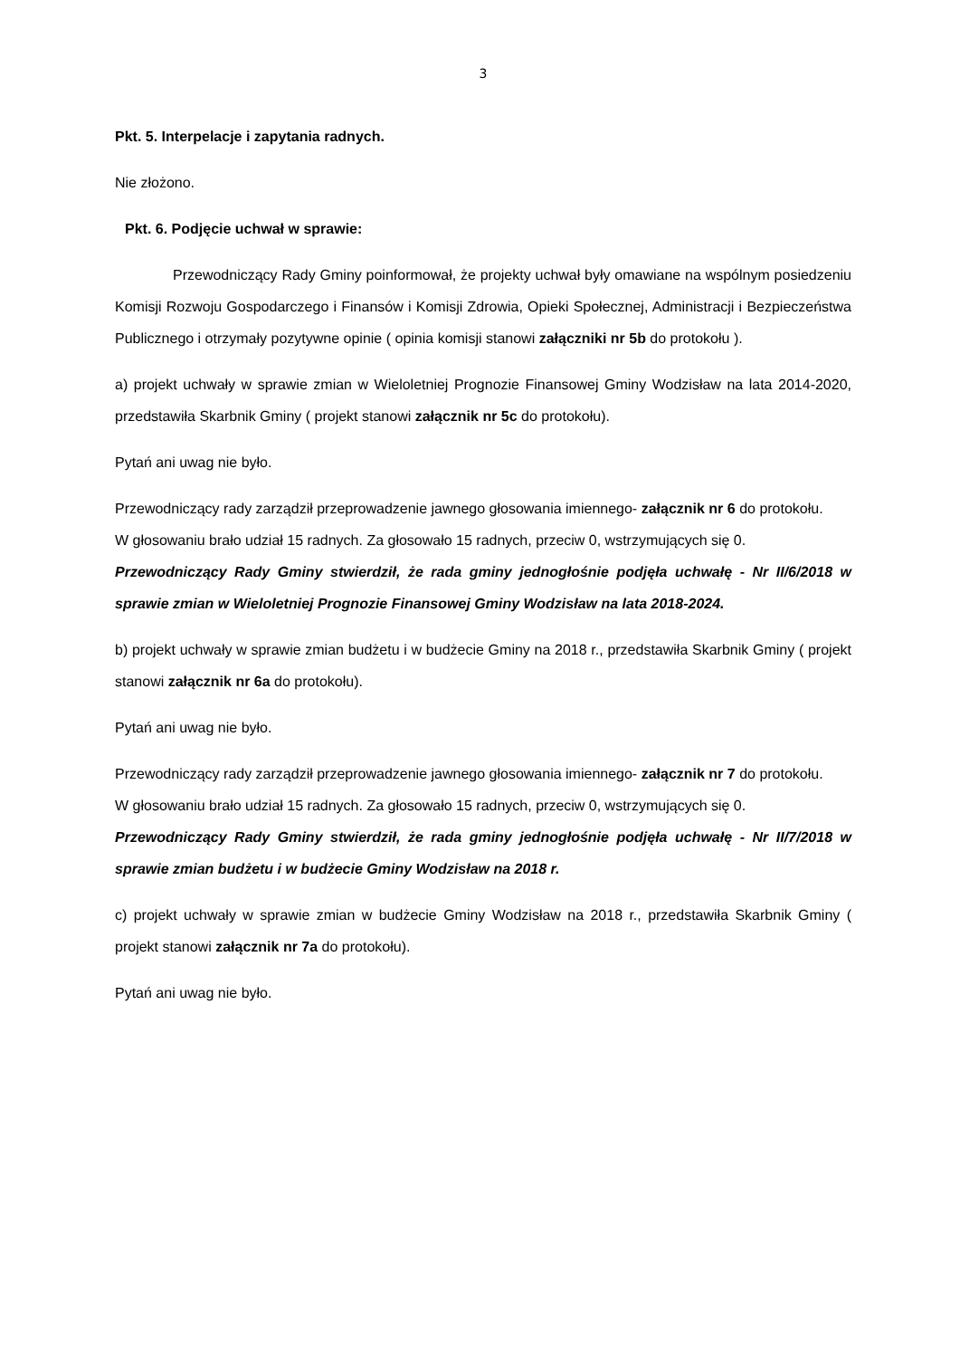3
Pkt. 5. Interpelacje i zapytania radnych.
Nie złożono.
Pkt. 6. Podjęcie uchwał w sprawie:
Przewodniczący Rady Gminy poinformował, że projekty uchwał były omawiane na wspólnym posiedzeniu Komisji Rozwoju Gospodarczego i Finansów i Komisji Zdrowia, Opieki Społecznej, Administracji i Bezpieczeństwa Publicznego i otrzymały pozytywne opinie ( opinia komisji stanowi załączniki nr 5b do protokołu ).
a) projekt uchwały w sprawie zmian w Wieloletniej Prognozie Finansowej Gminy Wodzisław na lata 2014-2020, przedstawiła Skarbnik Gminy ( projekt stanowi załącznik nr 5c do protokołu).
Pytań ani uwag nie było.
Przewodniczący rady zarządził przeprowadzenie jawnego głosowania imiennego- załącznik nr 6 do protokołu.
W głosowaniu brało udział 15 radnych. Za głosowało 15 radnych, przeciw 0, wstrzymujących się 0.
Przewodniczący Rady Gminy stwierdził, że rada gminy jednogłośnie podjęła uchwałę - Nr II/6/2018 w sprawie zmian w Wieloletniej Prognozie Finansowej Gminy Wodzisław na lata 2018-2024.
b) projekt uchwały w sprawie zmian budżetu i w budżecie Gminy na 2018 r., przedstawiła Skarbnik Gminy ( projekt stanowi załącznik nr 6a do protokołu).
Pytań ani uwag nie było.
Przewodniczący rady zarządził przeprowadzenie jawnego głosowania imiennego- załącznik nr 7 do protokołu.
W głosowaniu brało udział 15 radnych. Za głosowało 15 radnych, przeciw 0, wstrzymujących się 0.
Przewodniczący Rady Gminy stwierdził, że rada gminy jednogłośnie podjęła uchwałę - Nr II/7/2018 w sprawie zmian budżetu i w budżecie Gminy Wodzisław na 2018 r.
c) projekt uchwały w sprawie zmian w budżecie Gminy Wodzisław na 2018 r., przedstawiła Skarbnik Gminy ( projekt stanowi załącznik nr 7a do protokołu).
Pytań ani uwag nie było.